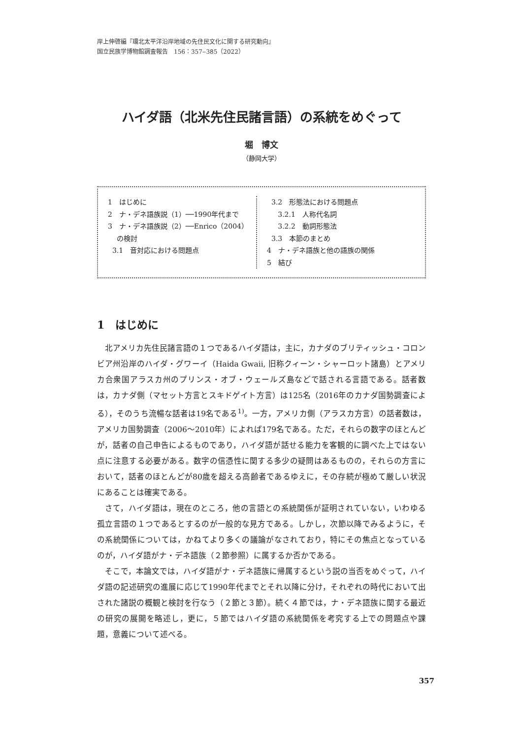岸上伸啓編『環北太平洋沿岸地域の先住民文化に関する研究動向』
国立民族学博物館調査報告　156：357‒385（2022）
ハイダ語（北米先住民諸言語）の系統をめぐって
堀　博文
（静岡大学）
1　はじめに
2　ナ・デネ語族説（1）──1990年代まで
3　ナ・デネ語族説（2）──Enrico（2004）
の検討
3.1　音対応における問題点
3.2　形態法における問題点
3.2.1　人称代名詞
3.2.2　動詞形態法
3.3　本節のまとめ
4　ナ・デネ語族と他の語族の関係
5　結び
1　はじめに
北アメリカ先住民諸言語の１つであるハイダ語は，主に，カナダのブリティッシュ・コロンビア州沿岸のハイダ・グワーイ（Haida Gwaii, 旧称クィーン・シャーロット諸島）とアメリカ合衆国アラスカ州のプリンス・オブ・ウェールズ島などで話される言語である。話者数は，カナダ側（マセット方言とスキドゲイト方言）は125名（2016年のカナダ国勢調査による），そのうち流暢な話者は19名である<sup>1)</sup>。一方，アメリカ側（アラスカ方言）の話者数は，アメリカ国勢調査（2006〜2010年）によれば179名である。ただ，それらの数字のほとんどが，話者の自己申告によるものであり，ハイダ語が話せる能力を客観的に調べた上ではない点に注意する必要がある。数字の信憑性に関する多少の疑問はあるものの，それらの方言において，話者のほとんどが80歳を超える高齢者であるゆえに，その存続が極めて厳しい状況にあることは確実である。
さて，ハイダ語は，現在のところ，他の言語との系統関係が証明されていない，いわゆる孤立言語の１つであるとするのが一般的な見方である。しかし，次節以降でみるように，その系統関係については，かねてより多くの議論がなされており，特にその焦点となっているのが，ハイダ語がナ・デネ語族（２節参照）に属するか否かである。
そこで，本論文では，ハイダ語がナ・デネ語族に帰属するという説の当否をめぐって，ハイダ語の記述研究の進展に応じて1990年代までとそれ以降に分け，それぞれの時代において出された諸説の概観と検討を行なう（２節と３節）。続く４節では，ナ・デネ語族に関する最近の研究の展開を略述し，更に，５節ではハイダ語の系統関係を考究する上での問題点や課題，意義について述べる。
357